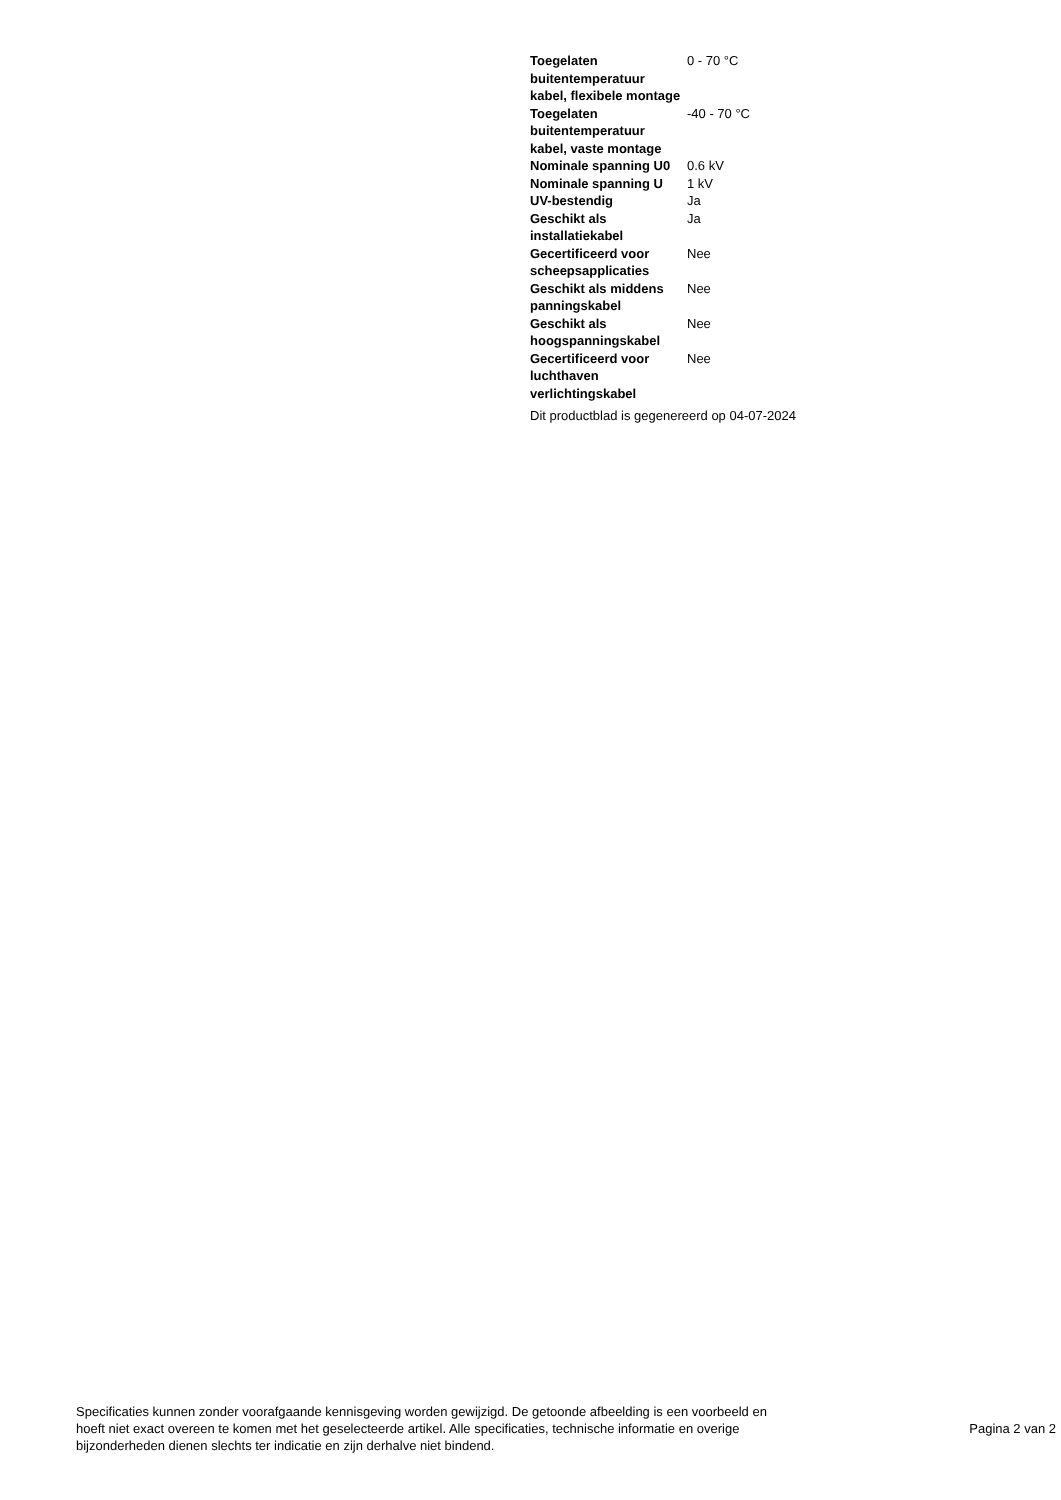| Toegelaten buitentemperatuur kabel, flexibele montage | 0 - 70 °C |
| Toegelaten buitentemperatuur kabel, vaste montage | -40 - 70 °C |
| Nominale spanning U0 | 0.6 kV |
| Nominale spanning U | 1 kV |
| UV-bestendig | Ja |
| Geschikt als installatiekabel | Ja |
| Gecertificeerd voor scheepsapplicaties | Nee |
| Geschikt als middens panningskabel | Nee |
| Geschikt als hoogspanningskabel | Nee |
| Gecertificeerd voor luchthaven verlichtingskabel | Nee |
Dit productblad is gegenereerd op 04-07-2024
Specificaties kunnen zonder voorafgaande kennisgeving worden gewijzigd. De getoonde afbeelding is een voorbeeld en hoeft niet exact overeen te komen met het geselecteerde artikel. Alle specificaties, technische informatie en overige bijzonderheden dienen slechts ter indicatie en zijn derhalve niet bindend.
Pagina 2 van 2